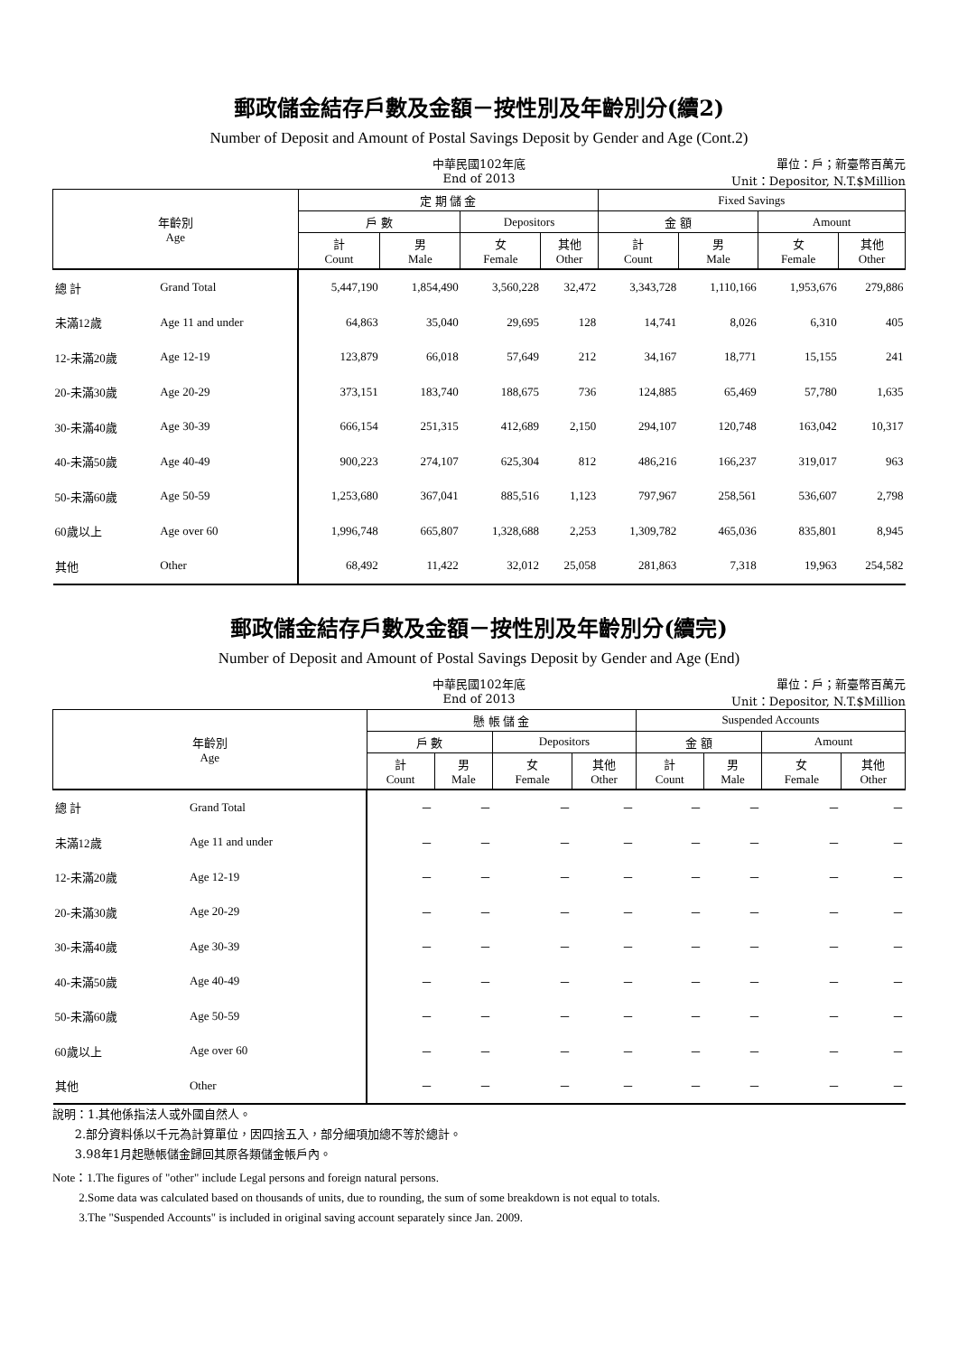郵政儲金結存戶數及金額－按性別及年齡別分(續2)
Number of Deposit and Amount of Postal Savings Deposit by Gender and Age (Cont.2)
中華民國102年底
End of 2013
單位：戶；新臺幣百萬元
Unit：Depositor, N.T.$Million
| 年齡別 Age | | 定 期 儲 金 | | | | Fixed Savings | | | |
| --- | --- | --- | --- | --- | --- | --- | --- | --- | --- |
| | | 戶 數 | | Depositors | | 金 額 | | Amount | |
| | | 計 Count | 男 Male | 女 Female | 其他 Other | 計 Count | 男 Male | 女 Female | 其他 Other |
| 總 計 | Grand Total | 5,447,190 | 1,854,490 | 3,560,228 | 32,472 | 3,343,728 | 1,110,166 | 1,953,676 | 279,886 |
| 未滿12歲 | Age 11 and under | 64,863 | 35,040 | 29,695 | 128 | 14,741 | 8,026 | 6,310 | 405 |
| 12-未滿20歲 | Age 12-19 | 123,879 | 66,018 | 57,649 | 212 | 34,167 | 18,771 | 15,155 | 241 |
| 20-未滿30歲 | Age 20-29 | 373,151 | 183,740 | 188,675 | 736 | 124,885 | 65,469 | 57,780 | 1,635 |
| 30-未滿40歲 | Age 30-39 | 666,154 | 251,315 | 412,689 | 2,150 | 294,107 | 120,748 | 163,042 | 10,317 |
| 40-未滿50歲 | Age 40-49 | 900,223 | 274,107 | 625,304 | 812 | 486,216 | 166,237 | 319,017 | 963 |
| 50-未滿60歲 | Age 50-59 | 1,253,680 | 367,041 | 885,516 | 1,123 | 797,967 | 258,561 | 536,607 | 2,798 |
| 60歲以上 | Age over 60 | 1,996,748 | 665,807 | 1,328,688 | 2,253 | 1,309,782 | 465,036 | 835,801 | 8,945 |
| 其他 | Other | 68,492 | 11,422 | 32,012 | 25,058 | 281,863 | 7,318 | 19,963 | 254,582 |
郵政儲金結存戶數及金額－按性別及年齡別分(續完)
Number of Deposit and Amount of Postal Savings Deposit by Gender and Age (End)
中華民國102年底
End of 2013
單位：戶；新臺幣百萬元
Unit：Depositor, N.T.$Million
| 年齡別 Age | | 懸 帳 儲 金 | | | | Suspended Accounts | | | |
| --- | --- | --- | --- | --- | --- | --- | --- | --- | --- |
| | | 戶 數 | | Depositors | | 金 額 | | Amount | |
| | | 計 Count | 男 Male | 女 Female | 其他 Other | 計 Count | 男 Male | 女 Female | 其他 Other |
| 總 計 | Grand Total | － | － | － | － | － | － | － | － |
| 未滿12歲 | Age 11 and under | － | － | － | － | － | － | － | － |
| 12-未滿20歲 | Age 12-19 | － | － | － | － | － | － | － | － |
| 20-未滿30歲 | Age 20-29 | － | － | － | － | － | － | － | － |
| 30-未滿40歲 | Age 30-39 | － | － | － | － | － | － | － | － |
| 40-未滿50歲 | Age 40-49 | － | － | － | － | － | － | － | － |
| 50-未滿60歲 | Age 50-59 | － | － | － | － | － | － | － | － |
| 60歲以上 | Age over 60 | － | － | － | － | － | － | － | － |
| 其他 | Other | － | － | － | － | － | － | － | － |
說明：1.其他係指法人或外國自然人。
2.部分資料係以千元為計算單位，因四捨五入，部分細項加總不等於總計。
3.98年1月起懸帳儲金歸回其原各類儲金帳戶內。
Note：1.The figures of "other" include Legal persons and foreign natural persons.
2.Some data was calculated based on thousands of units, due to rounding, the sum of some breakdown is not equal to totals.
3.The "Suspended Accounts" is included in original saving account separately since Jan. 2009.